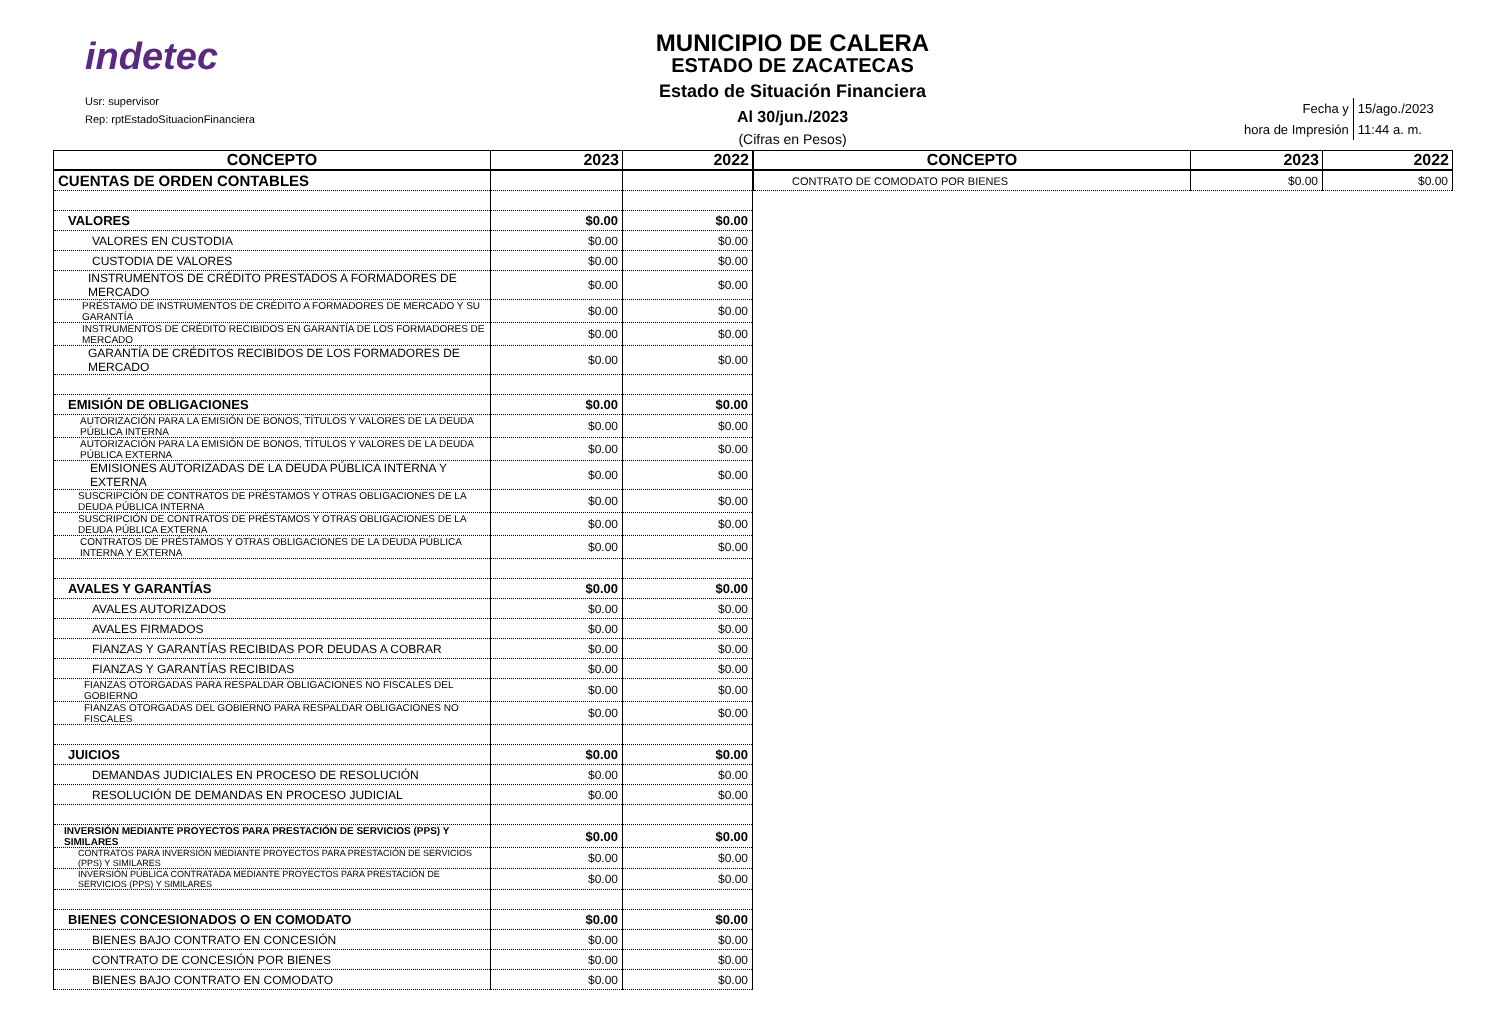indetec
Usr: supervisor
Rep: rptEstadoSituacionFinanciera
MUNICIPIO DE CALERA
ESTADO DE ZACATECAS
Estado de Situación Financiera
Al 30/jun./2023
(Cifras en Pesos)
| Fecha y | 15/ago./2023 |
| hora de Impresión | 11:44 a. m. |
| CONCEPTO | 2023 | 2022 |
| --- | --- | --- |
| CUENTAS DE ORDEN CONTABLES | | |
| VALORES | $0.00 | $0.00 |
| VALORES EN CUSTODIA | $0.00 | $0.00 |
| CUSTODIA DE VALORES | $0.00 | $0.00 |
| INSTRUMENTOS DE CRÉDITO PRESTADOS A FORMADORES DE MERCADO | $0.00 | $0.00 |
| PRÉSTAMO DE INSTRUMENTOS DE CRÉDITO A FORMADORES DE MERCADO Y SU GARANTÍA | $0.00 | $0.00 |
| INSTRUMENTOS DE CRÉDITO RECIBIDOS EN GARANTÍA DE LOS FORMADORES DE MERCADO | $0.00 | $0.00 |
| GARANTÍA DE CRÉDITOS RECIBIDOS DE LOS FORMADORES DE MERCADO | $0.00 | $0.00 |
| EMISIÓN DE OBLIGACIONES | $0.00 | $0.00 |
| AUTORIZACIÓN PARA LA EMISIÓN DE BONOS, TÍTULOS Y VALORES DE LA DEUDA PÚBLICA INTERNA | $0.00 | $0.00 |
| AUTORIZACIÓN PARA LA EMISIÓN DE BONOS, TÍTULOS Y VALORES DE LA DEUDA PÚBLICA EXTERNA | $0.00 | $0.00 |
| EMISIONES AUTORIZADAS DE LA DEUDA PÚBLICA INTERNA Y EXTERNA | $0.00 | $0.00 |
| SUSCRIPCIÓN DE CONTRATOS DE PRÉSTAMOS Y OTRAS OBLIGACIONES DE LA DEUDA PÚBLICA INTERNA | $0.00 | $0.00 |
| SUSCRIPCIÓN DE CONTRATOS DE PRÉSTAMOS Y OTRAS OBLIGACIONES DE LA DEUDA PÚBLICA EXTERNA | $0.00 | $0.00 |
| CONTRATOS DE PRÉSTAMOS Y OTRAS OBLIGACIONES DE LA DEUDA PÚBLICA INTERNA Y EXTERNA | $0.00 | $0.00 |
| AVALES Y GARANTÍAS | $0.00 | $0.00 |
| AVALES AUTORIZADOS | $0.00 | $0.00 |
| AVALES FIRMADOS | $0.00 | $0.00 |
| FIANZAS Y GARANTÍAS RECIBIDAS POR DEUDAS A COBRAR | $0.00 | $0.00 |
| FIANZAS Y GARANTÍAS RECIBIDAS | $0.00 | $0.00 |
| FIANZAS OTORGADAS PARA RESPALDAR OBLIGACIONES NO FISCALES DEL GOBIERNO | $0.00 | $0.00 |
| FIANZAS OTORGADAS DEL GOBIERNO PARA RESPALDAR OBLIGACIONES NO FISCALES | $0.00 | $0.00 |
| JUICIOS | $0.00 | $0.00 |
| DEMANDAS JUDICIALES EN PROCESO DE RESOLUCIÓN | $0.00 | $0.00 |
| RESOLUCIÓN DE DEMANDAS EN PROCESO JUDICIAL | $0.00 | $0.00 |
| INVERSIÓN MEDIANTE PROYECTOS PARA PRESTACIÓN DE SERVICIOS (PPS) Y SIMILARES | $0.00 | $0.00 |
| CONTRATOS PARA INVERSIÓN MEDIANTE PROYECTOS PARA PRESTACIÓN DE SERVICIOS (PPS) Y SIMILARES | $0.00 | $0.00 |
| INVERSIÓN PÚBLICA CONTRATADA MEDIANTE PROYECTOS PARA PRESTACIÓN DE SERVICIOS (PPS) Y SIMILARES | $0.00 | $0.00 |
| BIENES CONCESIONADOS O EN COMODATO | $0.00 | $0.00 |
| BIENES BAJO CONTRATO EN CONCESIÓN | $0.00 | $0.00 |
| CONTRATO DE CONCESIÓN POR BIENES | $0.00 | $0.00 |
| BIENES BAJO CONTRATO EN COMODATO | $0.00 | $0.00 |
| CONCEPTO | 2023 | 2022 |
| --- | --- | --- |
| CONTRATO DE COMODATO POR BIENES | $0.00 | $0.00 |